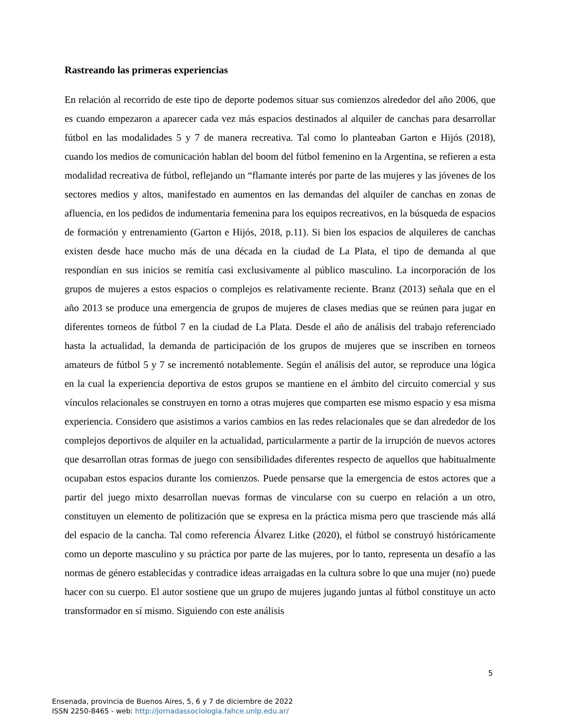Rastreando las primeras experiencias
En relación al recorrido de este tipo de deporte podemos situar sus comienzos alrededor del año 2006, que es cuando empezaron a aparecer cada vez más espacios destinados al alquiler de canchas para desarrollar fútbol en las modalidades 5 y 7 de manera recreativa. Tal como lo planteaban Garton e Hijós (2018), cuando los medios de comunicación hablan del boom del fútbol femenino en la Argentina, se refieren a esta modalidad recreativa de fútbol, reflejando un “flamante interés por parte de las mujeres y las jóvenes de los sectores medios y altos, manifestado en aumentos en las demandas del alquiler de canchas en zonas de afluencia, en los pedidos de indumentaria femenina para los equipos recreativos, en la búsqueda de espacios de formación y entrenamiento (Garton e Hijós, 2018, p.11). Si bien los espacios de alquileres de canchas existen desde hace mucho más de una década en la ciudad de La Plata, el tipo de demanda al que respondían en sus inicios se remitía casi exclusivamente al público masculino. La incorporación de los grupos de mujeres a estos espacios o complejos es relativamente reciente. Branz (2013) señala que en el año 2013 se produce una emergencia de grupos de mujeres de clases medias que se reúnen para jugar en diferentes torneos de fútbol 7 en la ciudad de La Plata. Desde el año de análisis del trabajo referenciado hasta la actualidad, la demanda de participación de los grupos de mujeres que se inscriben en torneos amateurs de fútbol 5 y 7 se incrementó notablemente. Según el análisis del autor, se reproduce una lógica en la cual la experiencia deportiva de estos grupos se mantiene en el ámbito del circuito comercial y sus vínculos relacionales se construyen en torno a otras mujeres que comparten ese mismo espacio y esa misma experiencia. Considero que asistimos a varios cambios en las redes relacionales que se dan alrededor de los complejos deportivos de alquiler en la actualidad, particularmente a partir de la irrupción de nuevos actores que desarrollan otras formas de juego con sensibilidades diferentes respecto de aquellos que habitualmente ocupaban estos espacios durante los comienzos. Puede pensarse que la emergencia de estos actores que a partir del juego mixto desarrollan nuevas formas de vincularse con su cuerpo en relación a un otro, constituyen un elemento de politización que se expresa en la práctica misma pero que trasciende más allá del espacio de la cancha. Tal como referencia Álvarez Litke (2020), el fútbol se construyó históricamente como un deporte masculino y su práctica por parte de las mujeres, por lo tanto, representa un desafío a las normas de género establecidas y contradice ideas arraigadas en la cultura sobre lo que una mujer (no) puede hacer con su cuerpo. El autor sostiene que un grupo de mujeres jugando juntas al fútbol constituye un acto transformador en sí mismo. Siguiendo con este análisis
5
Ensenada, provincia de Buenos Aires, 5, 6 y 7 de diciembre de 2022
ISSN 2250-8465 - web: http://jornadassociologia.fahce.unlp.edu.ar/